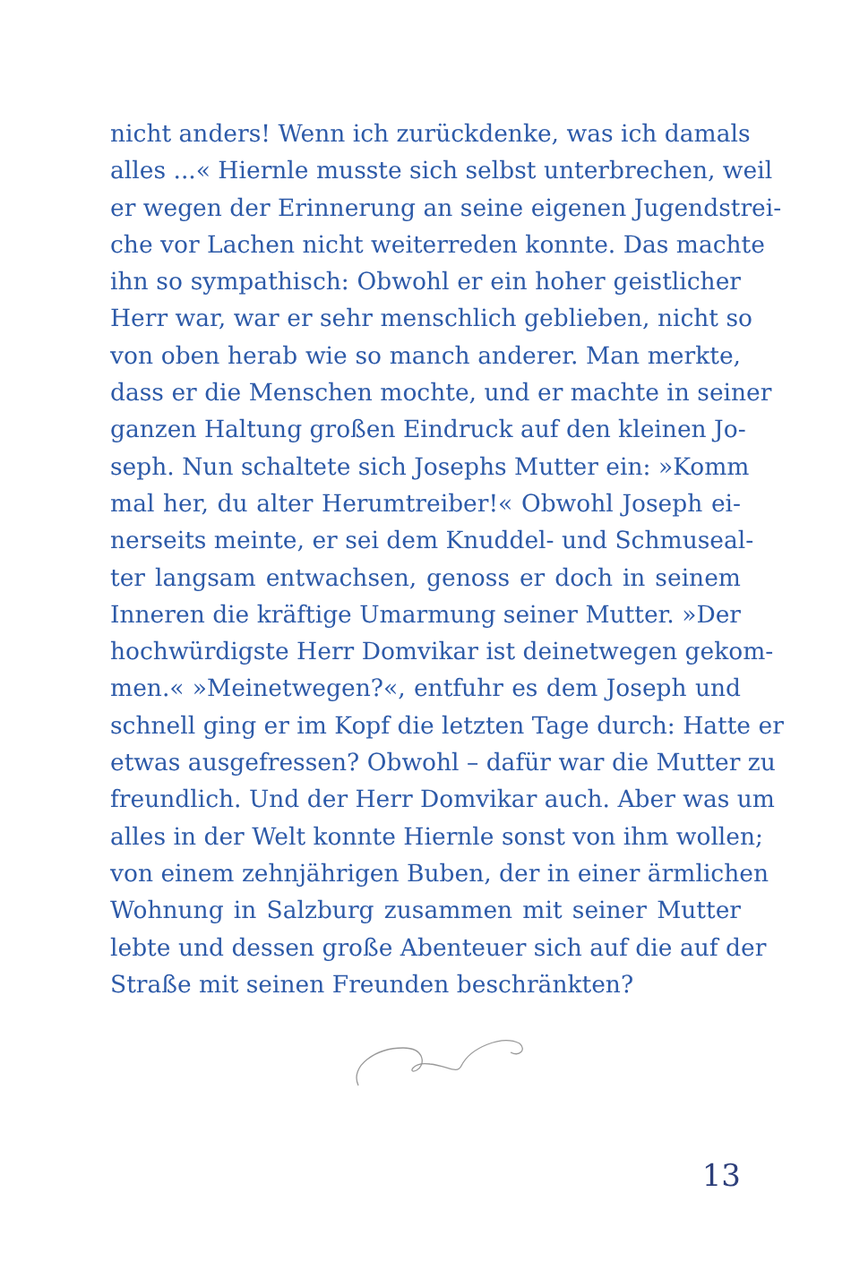nicht anders! Wenn ich zurückdenke, was ich damals
alles ...« Hiernle musste sich selbst unterbrechen, weil
er wegen der Erinnerung an seine eigenen Jugendstrei-
che vor Lachen nicht weiterreden konnte. Das machte
ihn so sympathisch: Obwohl er ein hoher geistlicher
Herr war, war er sehr menschlich geblieben, nicht so
von oben herab wie so manch anderer. Man merkte,
dass er die Menschen mochte, und er machte in seiner
ganzen Haltung großen Eindruck auf den kleinen Jo-
seph. Nun schaltete sich Josephs Mutter ein: »Komm
mal her, du alter Herumtreiber!« Obwohl Joseph ei-
nerseits meinte, er sei dem Knuddel- und Schmuseal-
ter langsam entwachsen, genoss er doch in seinem
Inneren die kräftige Umarmung seiner Mutter. »Der
hochwürdigste Herr Domvikar ist deinetwegen gekom-
men.« »Meinetwegen?«, entfuhr es dem Joseph und
schnell ging er im Kopf die letzten Tage durch: Hatte er
etwas ausgefressen? Obwohl – dafür war die Mutter zu
freundlich. Und der Herr Domvikar auch. Aber was um
alles in der Welt konnte Hiernle sonst von ihm wollen;
von einem zehnjährigen Buben, der in einer ärmlichen
Wohnung in Salzburg zusammen mit seiner Mutter
lebte und dessen große Abenteuer sich auf die auf der
Straße mit seinen Freunden beschränkten?
13